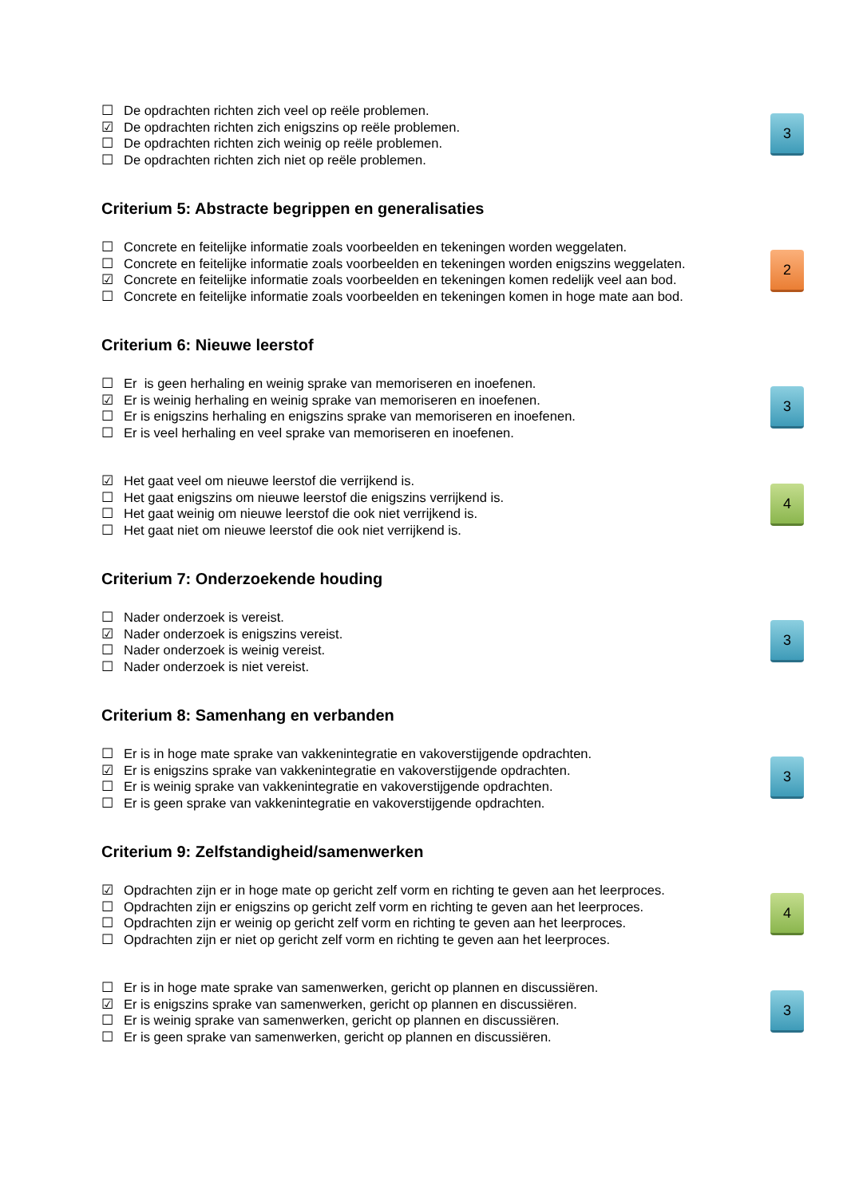☐ De opdrachten richten zich veel op reële problemen.
☑ De opdrachten richten zich enigszins op reële problemen.
☐ De opdrachten richten zich weinig op reële problemen.
☐ De opdrachten richten zich niet op reële problemen.
3
Criterium 5: Abstracte begrippen en generalisaties
☐ Concrete en feitelijke informatie zoals voorbeelden en tekeningen worden weggelaten.
☐ Concrete en feitelijke informatie zoals voorbeelden en tekeningen worden enigszins weggelaten.
☑ Concrete en feitelijke informatie zoals voorbeelden en tekeningen komen redelijk veel aan bod.
☐ Concrete en feitelijke informatie zoals voorbeelden en tekeningen komen in hoge mate aan bod.
2
Criterium 6: Nieuwe leerstof
☐ Er is geen herhaling en weinig sprake van memoriseren en inoefenen.
☑ Er is weinig herhaling en weinig sprake van memoriseren en inoefenen.
☐ Er is enigszins herhaling en enigszins sprake van memoriseren en inoefenen.
☐ Er is veel herhaling en veel sprake van memoriseren en inoefenen.
3
☑ Het gaat veel om nieuwe leerstof die verrijkend is.
☐ Het gaat enigszins om nieuwe leerstof die enigszins verrijkend is.
☐ Het gaat weinig om nieuwe leerstof die ook niet verrijkend is.
☐ Het gaat niet om nieuwe leerstof die ook niet verrijkend is.
4
Criterium 7: Onderzoekende houding
☐ Nader onderzoek is vereist.
☑ Nader onderzoek is enigszins vereist.
☐ Nader onderzoek is weinig vereist.
☐ Nader onderzoek is niet vereist.
3
Criterium 8: Samenhang en verbanden
☐ Er is in hoge mate sprake van vakkenintegratie en vakoverstijgende opdrachten.
☑ Er is enigszins sprake van vakkenintegratie en vakoverstijgende opdrachten.
☐ Er is weinig sprake van vakkenintegratie en vakoverstijgende opdrachten.
☐ Er is geen sprake van vakkenintegratie en vakoverstijgende opdrachten.
3
Criterium 9: Zelfstandigheid/samenwerken
☑ Opdrachten zijn er in hoge mate op gericht zelf vorm en richting te geven aan het leerproces.
☐ Opdrachten zijn er enigszins op gericht zelf vorm en richting te geven aan het leerproces.
☐ Opdrachten zijn er weinig op gericht zelf vorm en richting te geven aan het leerproces.
☐ Opdrachten zijn er niet op gericht zelf vorm en richting te geven aan het leerproces.
4
☐ Er is in hoge mate sprake van samenwerken, gericht op plannen en discussiëren.
☑ Er is enigszins sprake van samenwerken, gericht op plannen en discussiëren.
☐ Er is weinig sprake van samenwerken, gericht op plannen en discussiëren.
☐ Er is geen sprake van samenwerken, gericht op plannen en discussiëren.
3